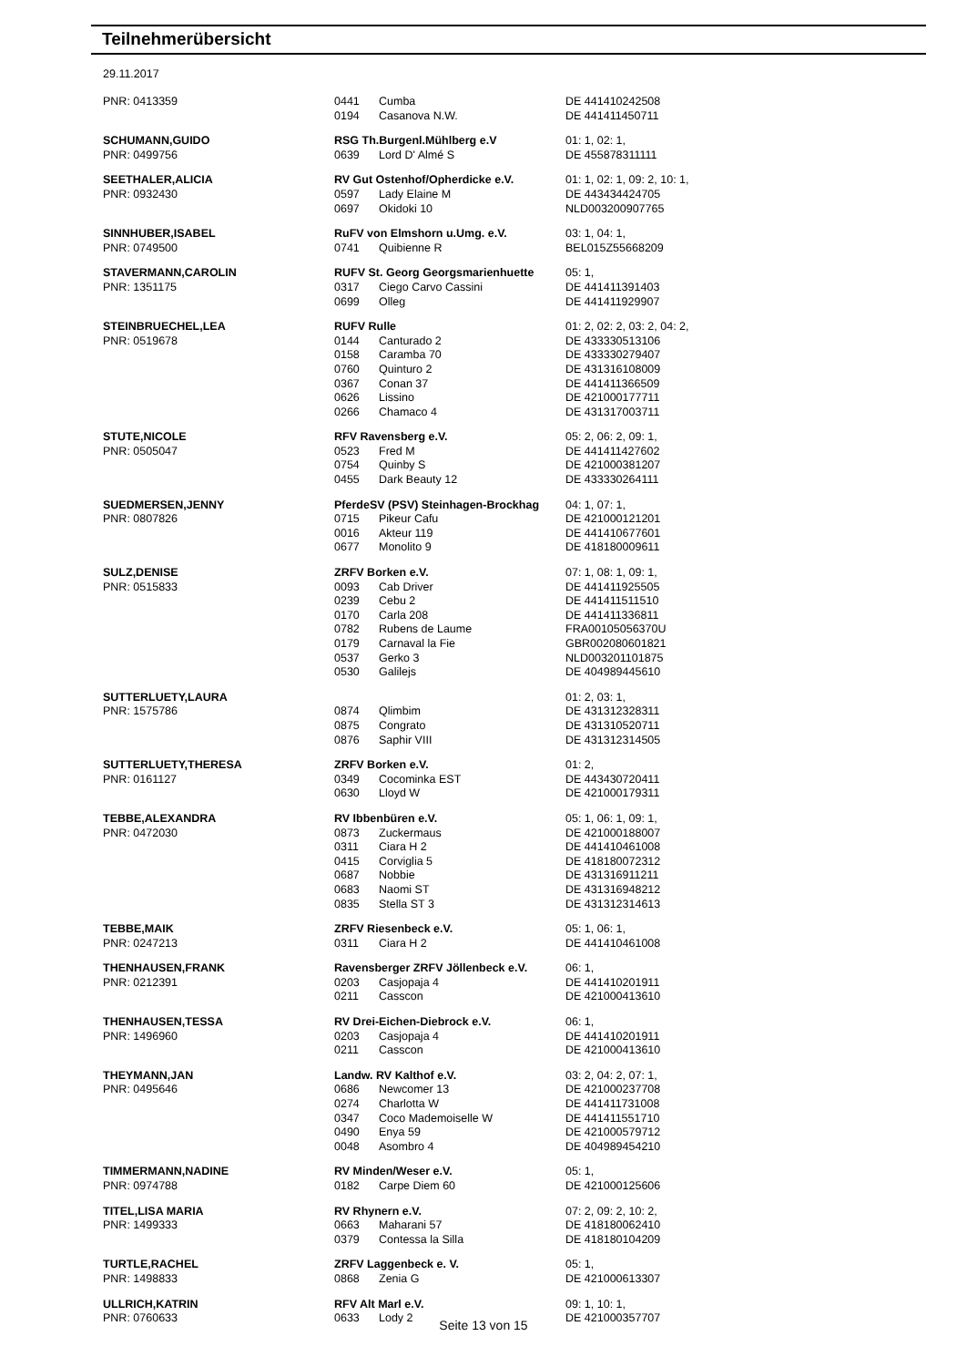Teilnehmerübersicht
29.11.2017
| PNR: 0413359 | 0441 | Cumba | DE 441410242508 |
| | 0194 | Casanova N.W. | DE 441411450711 |
| SCHUMANN,GUIDO | RSG Th.Burgenl.Mühlberg e.V | | 01: 1, 02: 1, |
| PNR: 0499756 | 0639 | Lord D' Almé S | DE 455878311111 |
| SEETHALER,ALICIA | RV Gut Ostenhof/Opherdicke e.V. | | 01: 1, 02: 1, 09: 2, 10: 1, |
| PNR: 0932430 | 0597 | Lady Elaine M | DE 443434424705 |
| | 0697 | Okidoki 10 | NLD003200907765 |
| SINNHUBER,ISABEL | RuFV von Elmshorn u.Umg. e.V. | | 03: 1, 04: 1, |
| PNR: 0749500 | 0741 | Quibienne R | BEL015Z55668209 |
| STAVERMANN,CAROLIN | RUFV St. Georg Georgsmarienhuette | | 05: 1, |
| PNR: 1351175 | 0317 | Ciego Carvo Cassini | DE 441411391403 |
| | 0699 | Olleg | DE 441411929907 |
| STEINBRUECHEL,LEA | RUFV Rulle | | 01: 2, 02: 2, 03: 2, 04: 2, |
| PNR: 0519678 | 0144 | Canturado 2 | DE 433330513106 |
| | 0158 | Caramba 70 | DE 433330279407 |
| | 0760 | Quinturo 2 | DE 431316108009 |
| | 0367 | Conan 37 | DE 441411366509 |
| | 0626 | Lissino | DE 421000177711 |
| | 0266 | Chamaco 4 | DE 431317003711 |
| STUTE,NICOLE | RFV Ravensberg e.V. | | 05: 2, 06: 2, 09: 1, |
| PNR: 0505047 | 0523 | Fred M | DE 441411427602 |
| | 0754 | Quinby S | DE 421000381207 |
| | 0455 | Dark Beauty 12 | DE 433330264111 |
| SUEDMERSEN,JENNY | PferdeSV (PSV) Steinhagen-Brockhag | | 04: 1, 07: 1, |
| PNR: 0807826 | 0715 | Pikeur Cafu | DE 421000121201 |
| | 0016 | Akteur 119 | DE 441410677601 |
| | 0677 | Monolito 9 | DE 418180009611 |
| SULZ,DENISE | ZRFV Borken e.V. | | 07: 1, 08: 1, 09: 1, |
| PNR: 0515833 | 0093 | Cab Driver | DE 441411925505 |
| | 0239 | Cebu 2 | DE 441411511510 |
| | 0170 | Carla 208 | DE 441411336811 |
| | 0782 | Rubens de Laume | FRA00105056370U |
| | 0179 | Carnaval la Fie | GBR002080601821 |
| | 0537 | Gerko 3 | NLD003201101875 |
| | 0530 | Galilejs | DE 404989445610 |
| SUTTERLUETY,LAURA | | | 01: 2, 03: 1, |
| PNR: 1575786 | 0874 | Qlimbim | DE 431312328311 |
| | 0875 | Congrato | DE 431310520711 |
| | 0876 | Saphir VIII | DE 431312314505 |
| SUTTERLUETY,THERESA | ZRFV Borken e.V. | | 01: 2, |
| PNR: 0161127 | 0349 | Cocominka EST | DE 443430720411 |
| | 0630 | Lloyd W | DE 421000179311 |
| TEBBE,ALEXANDRA | RV Ibbenbüren e.V. | | 05: 1, 06: 1, 09: 1, |
| PNR: 0472030 | 0873 | Zuckermaus | DE 421000188007 |
| | 0311 | Ciara H 2 | DE 441410461008 |
| | 0415 | Corviglia 5 | DE 418180072312 |
| | 0687 | Nobbie | DE 431316911211 |
| | 0683 | Naomi ST | DE 431316948212 |
| | 0835 | Stella ST 3 | DE 431312314613 |
| TEBBE,MAIK | ZRFV Riesenbeck e.V. | | 05: 1, 06: 1, |
| PNR: 0247213 | 0311 | Ciara H 2 | DE 441410461008 |
| THENHAUSEN,FRANK | Ravensberger ZRFV Jöllenbeck e.V. | | 06: 1, |
| PNR: 0212391 | 0203 | Casjopaja 4 | DE 441410201911 |
| | 0211 | Casscon | DE 421000413610 |
| THENHAUSEN,TESSA | RV Drei-Eichen-Diebrock e.V. | | 06: 1, |
| PNR: 1496960 | 0203 | Casjopaja 4 | DE 441410201911 |
| | 0211 | Casscon | DE 421000413610 |
| THEYMANN,JAN | Landw. RV Kalthof e.V. | | 03: 2, 04: 2, 07: 1, |
| PNR: 0495646 | 0686 | Newcomer 13 | DE 421000237708 |
| | 0274 | Charlotta W | DE 441411731008 |
| | 0347 | Coco Mademoiselle W | DE 441411551710 |
| | 0490 | Enya 59 | DE 421000579712 |
| | 0048 | Asombro 4 | DE 404989454210 |
| TIMMERMANN,NADINE | RV Minden/Weser e.V. | | 05: 1, |
| PNR: 0974788 | 0182 | Carpe Diem 60 | DE 421000125606 |
| TITEL,LISA MARIA | RV Rhynern e.V. | | 07: 2, 09: 2, 10: 2, |
| PNR: 1499333 | 0663 | Maharani 57 | DE 418180062410 |
| | 0379 | Contessa la Silla | DE 418180104209 |
| TURTLE,RACHEL | ZRFV Laggenbeck e. V. | | 05: 1, |
| PNR: 1498833 | 0868 | Zenia G | DE 421000613307 |
| ULLRICH,KATRIN | RFV Alt Marl e.V. | | 09: 1, 10: 1, |
| PNR: 0760633 | 0633 | Lody 2 | DE 421000357707 |
Seite 13 von 15